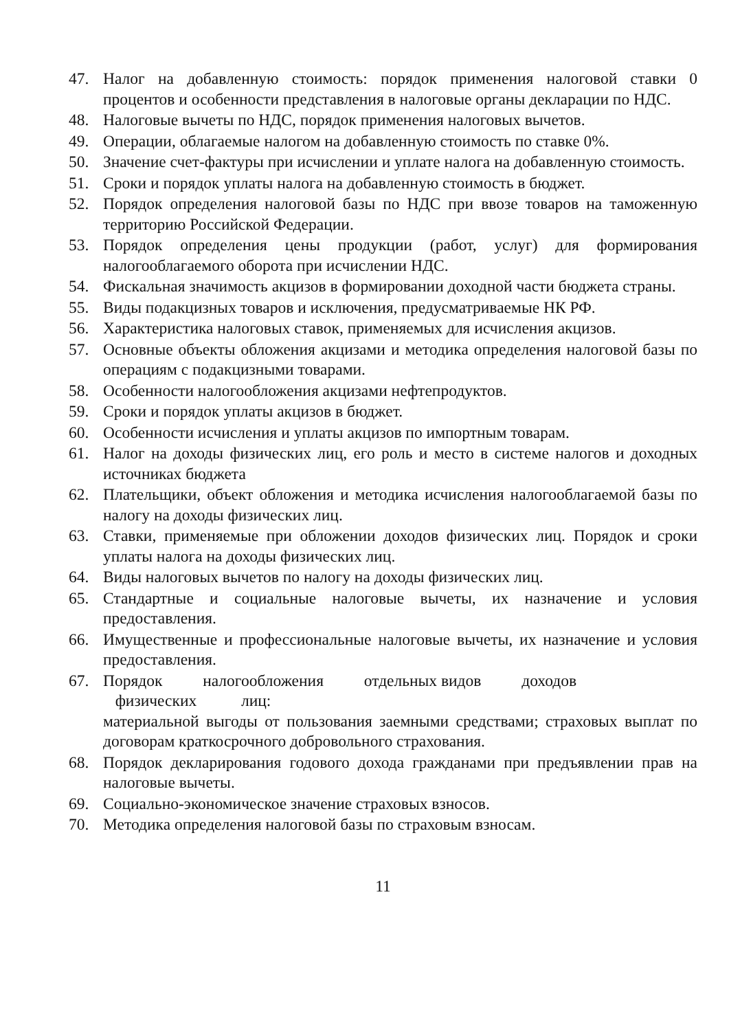47. Налог на добавленную стоимость: порядок применения налоговой ставки 0 процентов и особенности представления в налоговые органы декларации по НДС.
48. Налоговые вычеты по НДС, порядок применения налоговых вычетов.
49. Операции, облагаемые налогом на добавленную стоимость по ставке 0%.
50. Значение счет-фактуры при исчислении и уплате налога на добавленную стоимость.
51. Сроки и порядок уплаты налога на добавленную стоимость в бюджет.
52. Порядок определения налоговой базы по НДС при ввозе товаров на таможенную территорию Российской Федерации.
53. Порядок определения цены продукции (работ, услуг) для формирования налогооблагаемого оборота при исчислении НДС.
54. Фискальная значимость акцизов в формировании доходной части бюджета страны.
55. Виды подакцизных товаров и исключения, предусматриваемые НК РФ.
56. Характеристика налоговых ставок, применяемых для исчисления акцизов.
57. Основные объекты обложения акцизами и методика определения налоговой базы по операциям с подакцизными товарами.
58. Особенности налогообложения акцизами нефтепродуктов.
59. Сроки и порядок уплаты акцизов в бюджет.
60. Особенности исчисления и уплаты акцизов по импортным товарам.
61. Налог на доходы физических лиц, его роль и место в системе налогов и доходных источниках бюджета
62. Плательщики, объект обложения и методика исчисления налогооблагаемой базы по налогу на доходы физических лиц.
63. Ставки, применяемые при обложении доходов физических лиц. Порядок и сроки уплаты налога на доходы физических лиц.
64. Виды налоговых вычетов по налогу на доходы физических лиц.
65. Стандартные и социальные налоговые вычеты, их назначение и условия предоставления.
66. Имущественные и профессиональные налоговые вычеты, их назначение и условия предоставления.
67. Порядок налогообложения отдельных видов доходов
физических лиц:
материальной выгоды от пользования заемными средствами; страховых выплат по договорам краткосрочного добровольного страхования.
68. Порядок декларирования годового дохода гражданами при предъявлении прав на налоговые вычеты.
69. Социально-экономическое значение страховых взносов.
70. Методика определения налоговой базы по страховым взносам.
11